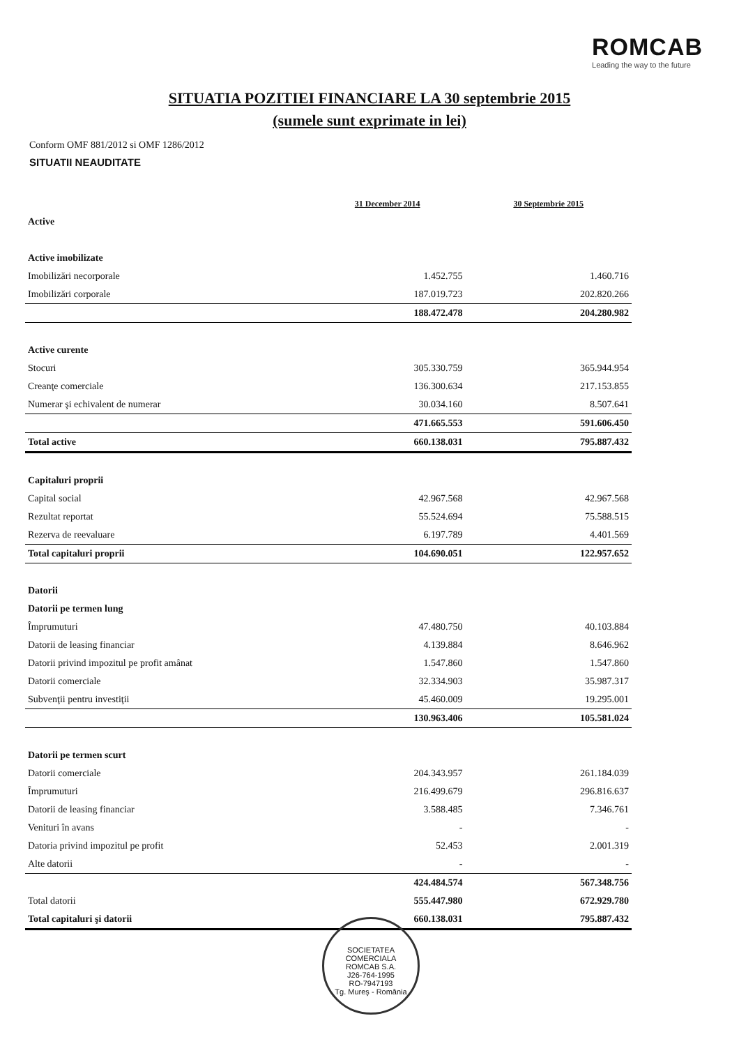ROMCAB
Leading the way to the future
SITUATIA POZITIEI FINANCIARE LA 30 septembrie 2015
(sumele sunt exprimate in lei)
Conform OMF 881/2012 si OMF 1286/2012
SITUATII NEAUDITATE
| | 31 December 2014 | 30 Septembrie 2015 |
| --- | --- | --- |
| Active | | |
| Active imobilizate | | |
| Imobilizări necorporale | 1.452.755 | 1.460.716 |
| Imobilizări corporale | 187.019.723 | 202.820.266 |
| | 188.472.478 | 204.280.982 |
| Active curente | | |
| Stocuri | 305.330.759 | 365.944.954 |
| Creanţe comerciale | 136.300.634 | 217.153.855 |
| Numerar şi echivalent de numerar | 30.034.160 | 8.507.641 |
| | 471.665.553 | 591.606.450 |
| Total active | 660.138.031 | 795.887.432 |
| Capitaluri proprii | | |
| Capital social | 42.967.568 | 42.967.568 |
| Rezultat reportat | 55.524.694 | 75.588.515 |
| Rezerva de reevaluare | 6.197.789 | 4.401.569 |
| Total capitaluri proprii | 104.690.051 | 122.957.652 |
| Datorii | | |
| Datorii pe termen lung | | |
| Împrumuturi | 47.480.750 | 40.103.884 |
| Datorii de leasing financiar | 4.139.884 | 8.646.962 |
| Datorii privind impozitul pe profit amânat | 1.547.860 | 1.547.860 |
| Datorii comerciale | 32.334.903 | 35.987.317 |
| Subvenţii pentru investiţii | 45.460.009 | 19.295.001 |
| | 130.963.406 | 105.581.024 |
| Datorii pe termen scurt | | |
| Datorii comerciale | 204.343.957 | 261.184.039 |
| Împrumuturi | 216.499.679 | 296.816.637 |
| Datorii de leasing financiar | 3.588.485 | 7.346.761 |
| Venituri în avans | - | - |
| Datoria privind impozitul pe profit | 52.453 | 2.001.319 |
| Alte datorii | - | - |
| | 424.484.574 | 567.348.756 |
| Total datorii | 555.447.980 | 672.929.780 |
| Total capitaluri şi datorii | 660.138.031 | 795.887.432 |
SOCIETATEA COMERCIALA
ROMCAB S.A.
J26-764-1995
RO-7947193
Tg. Mureş - România